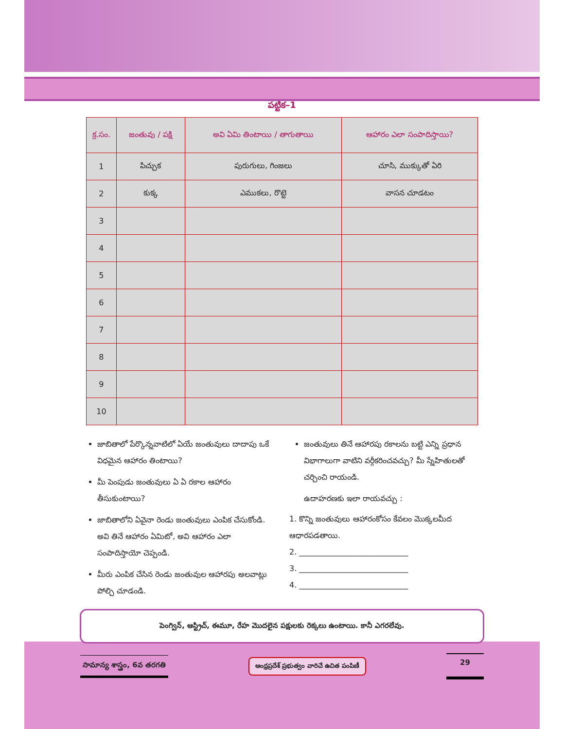పట్టిక–1
| క్ర.సం. | జంతువు / పక్షి | అవి ఏమి తింటాయి / తాగుతాయి | ఆహారం ఎలా సంపాదిస్తాయి? |
| --- | --- | --- | --- |
| 1 | పిచ్చుక | పురుగులు, గింజలు | చూసి, ముక్కుతో ఏరి |
| 2 | కుక్క | ఎముకలు, రొట్టె | వాసన చూడటం |
| 3 | | | |
| 4 | | | |
| 5 | | | |
| 6 | | | |
| 7 | | | |
| 8 | | | |
| 9 | | | |
| 10 | | | |
జాబితాలో పేర్కొన్నవాటిలో ఏయే జంతువులు దాదాపు ఒకే విధమైన ఆహారం తింటాయి?
మీ పెంపుడు జంతువులు ఏ ఏ రకాల ఆహారం తీసుకుంటాయి?
జాబితాలోని ఏవైనా రెండు జంతువులు ఎంపిక చేసుకోండి. అవి తినే ఆహారం ఏమిటో, అవి ఆహారం ఎలా సంపాదిస్తాయో చెప్పండి.
మీరు ఎంపిక చేసిన రెండు జంతువుల ఆహారపు అలవాట్లు పోల్చి చూడండి.
జంతువులు తినే ఆహారపు రకాలను బట్టి ఎన్ని ప్రధాన విభాగాలుగా వాటిని వర్గీకరించవచ్చు? మీ స్నేహితులతో చర్చించి రాయండి.
ఉదాహరణకు ఇలా రాయవచ్చు :
1. కొన్ని జంతువులు ఆహారంకోసం కేవలం మొక్కలమీద ఆధారపడతాయి.
2. ____________________________
3. ____________________________
4. ____________________________
పెంగ్విన్, ఆస్ట్రిచ్, ఈమూ, రేహ మొదలైన పక్షులకు రెక్కలు ఉంటాయి. కానీ ఎగరలేవు.
సామాన్య శాస్త్రం, 6వ తరగతి ఆంధ్రప్రదేశ్ ప్రభుత్వం వారిచే ఉచిత పంపిణీ 29